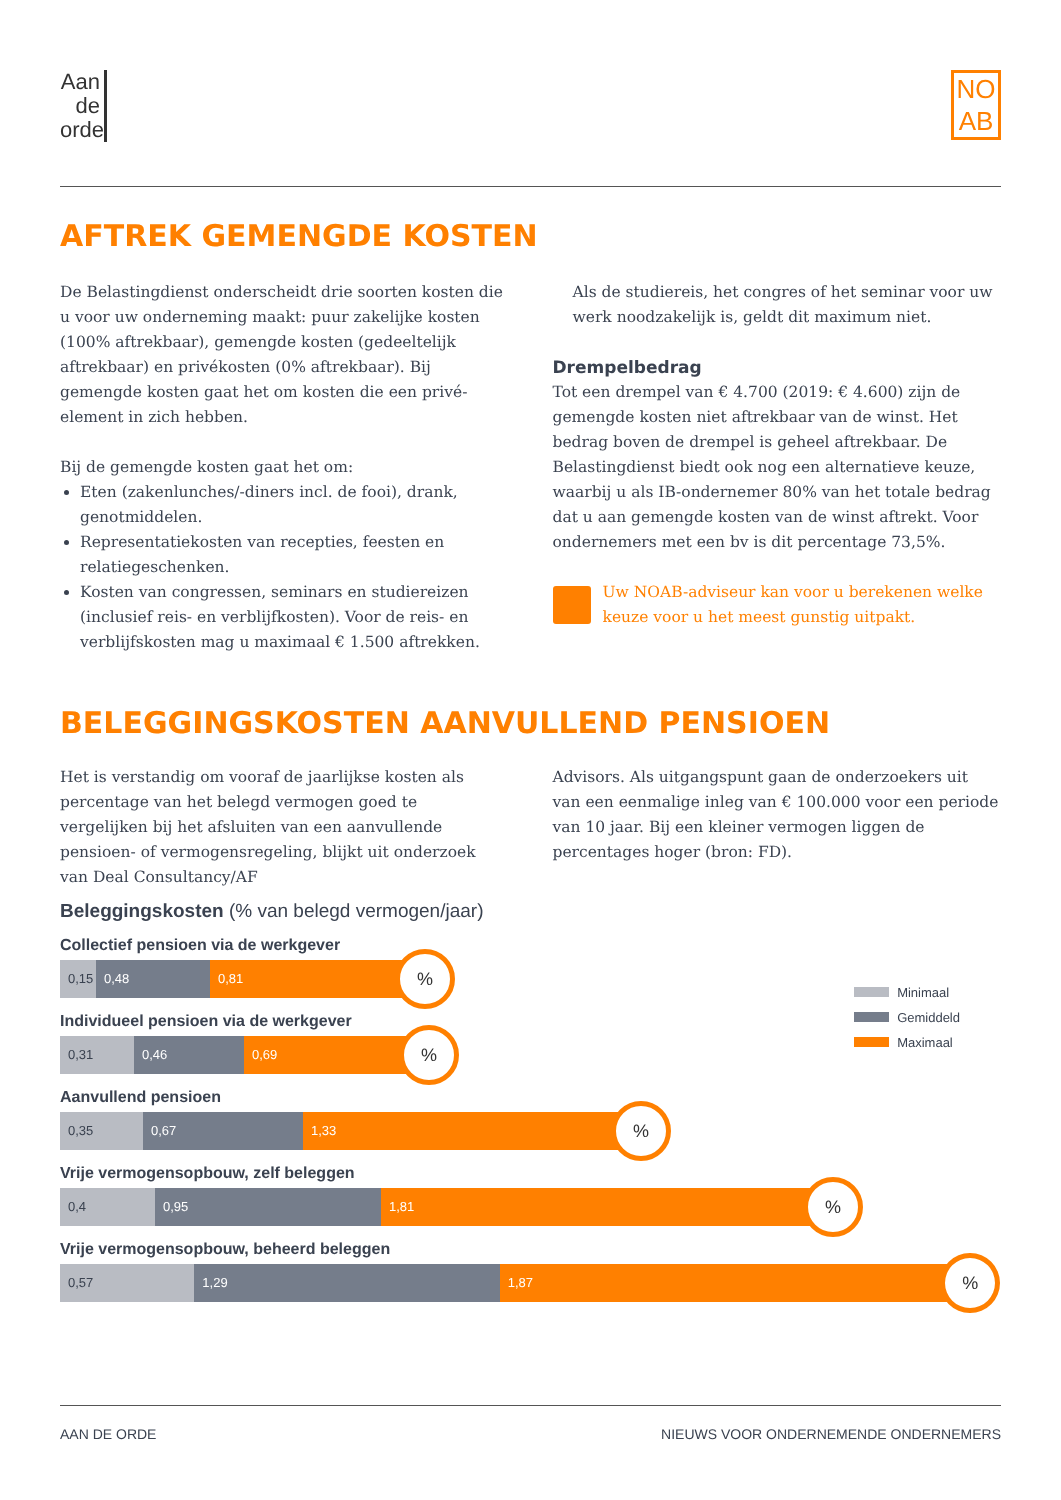Aan
de
orde
NO
AB
AFTREK GEMENGDE KOSTEN
De Belastingdienst onderscheidt drie soorten kosten die u voor uw onderneming maakt: puur zakelijke kosten (100% aftrekbaar), gemengde kosten (gedeeltelijk aftrekbaar) en privékosten (0% aftrekbaar). Bij gemengde kosten gaat het om kosten die een privé-element in zich hebben.
Bij de gemengde kosten gaat het om:
Eten (zakenlunches/-diners incl. de fooi), drank, genotmiddelen.
Representatiekosten van recepties, feesten en relatiegeschenken.
Kosten van congressen, seminars en studiereizen (inclusief reis- en verblijfkosten). Voor de reis- en verblijfskosten mag u maximaal € 1.500 aftrekken.
Als de studiereis, het congres of het seminar voor uw werk noodzakelijk is, geldt dit maximum niet.
Drempelbedrag
Tot een drempel van € 4.700 (2019: € 4.600) zijn de gemengde kosten niet aftrekbaar van de winst. Het bedrag boven de drempel is geheel aftrekbaar. De Belastingdienst biedt ook nog een alternatieve keuze, waarbij u als IB-ondernemer 80% van het totale bedrag dat u aan gemengde kosten van de winst aftrekt. Voor ondernemers met een bv is dit percentage 73,5%.
Uw NOAB-adviseur kan voor u berekenen welke keuze voor u het meest gunstig uitpakt.
BELEGGINGSKOSTEN AANVULLEND PENSIOEN
Het is verstandig om vooraf de jaarlijkse kosten als percentage van het belegd vermogen goed te vergelijken bij het afsluiten van een aanvullende pensioen- of vermogensregeling, blijkt uit onderzoek van Deal Consultancy/AF
Advisors. Als uitgangspunt gaan de onderzoekers uit van een eenmalige inleg van € 100.000 voor een periode van 10 jaar. Bij een kleiner vermogen liggen de percentages hoger (bron: FD).
Beleggingskosten (% van belegd vermogen/jaar)
Minimaal
Gemiddeld
Maximaal
Collectief pensioen via de werkgever
0,15 0,48 0,81
%
Individueel pensioen via de werkgever
0,31 0,46 0,69
%
Aanvullend pensioen
0,35 0,67 1,33
%
Vrije vermogensopbouw, zelf beleggen
0,4 0,95 1,81
%
Vrije vermogensopbouw, beheerd beleggen
0,57 1,29 1,87
%
AAN DE ORDE NIEUWS VOOR ONDERNEMENDE ONDERNEMERS